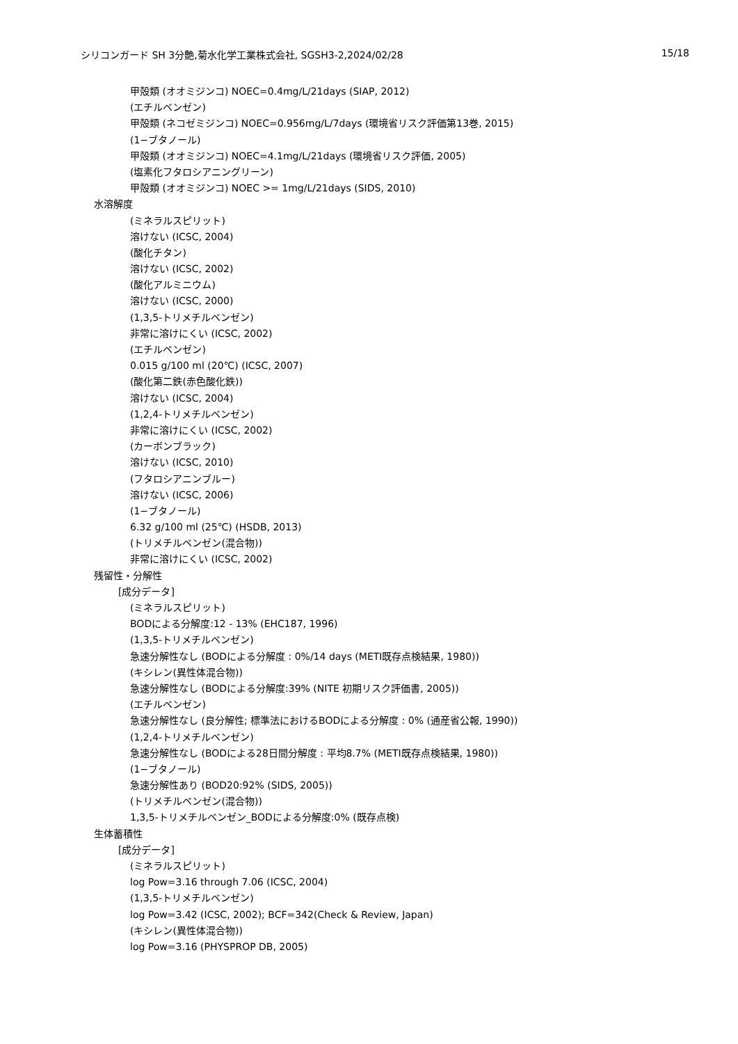シリコンガード SH 3分艶,菊水化学工業株式会社, SGSH3-2,2024/02/28 15/18
甲殻類 (オオミジンコ) NOEC=0.4mg/L/21days (SIAP, 2012)
(エチルベンゼン)
甲殻類 (ネコゼミジンコ) NOEC=0.956mg/L/7days (環境省リスク評価第13巻, 2015)
(1−ブタノール)
甲殻類 (オオミジンコ) NOEC=4.1mg/L/21days (環境省リスク評価, 2005)
(塩素化フタロシアニングリーン)
甲殻類 (オオミジンコ) NOEC >= 1mg/L/21days (SIDS, 2010)
水溶解度
(ミネラルスピリット)
溶けない (ICSC, 2004)
(酸化チタン)
溶けない (ICSC, 2002)
(酸化アルミニウム)
溶けない (ICSC, 2000)
(1,3,5-トリメチルベンゼン)
非常に溶けにくい (ICSC, 2002)
(エチルベンゼン)
0.015 g/100 ml (20℃) (ICSC, 2007)
(酸化第二鉄(赤色酸化鉄))
溶けない (ICSC, 2004)
(1,2,4-トリメチルベンゼン)
非常に溶けにくい (ICSC, 2002)
(カーボンブラック)
溶けない (ICSC, 2010)
(フタロシアニンブルー)
溶けない (ICSC, 2006)
(1−ブタノール)
6.32 g/100 ml (25℃) (HSDB, 2013)
(トリメチルベンゼン(混合物))
非常に溶けにくい (ICSC, 2002)
残留性・分解性
[成分データ]
(ミネラルスピリット)
BODによる分解度:12 - 13% (EHC187, 1996)
(1,3,5-トリメチルベンゼン)
急速分解性なし (BODによる分解度 : 0%/14 days (METI既存点検結果, 1980))
(キシレン(異性体混合物))
急速分解性なし (BODによる分解度:39% (NITE 初期リスク評価書, 2005))
(エチルベンゼン)
急速分解性なし (良分解性; 標準法におけるBODによる分解度 : 0% (通産省公報, 1990))
(1,2,4-トリメチルベンゼン)
急速分解性なし (BODによる28日間分解度 : 平均8.7% (METI既存点検結果, 1980))
(1−ブタノール)
急速分解性あり (BOD20:92% (SIDS, 2005))
(トリメチルベンゼン(混合物))
1,3,5-トリメチルベンゼン_BODによる分解度:0% (既存点検)
生体蓄積性
[成分データ]
(ミネラルスピリット)
log Pow=3.16 through 7.06 (ICSC, 2004)
(1,3,5-トリメチルベンゼン)
log Pow=3.42 (ICSC, 2002); BCF=342(Check & Review, Japan)
(キシレン(異性体混合物))
log Pow=3.16 (PHYSPROP DB, 2005)